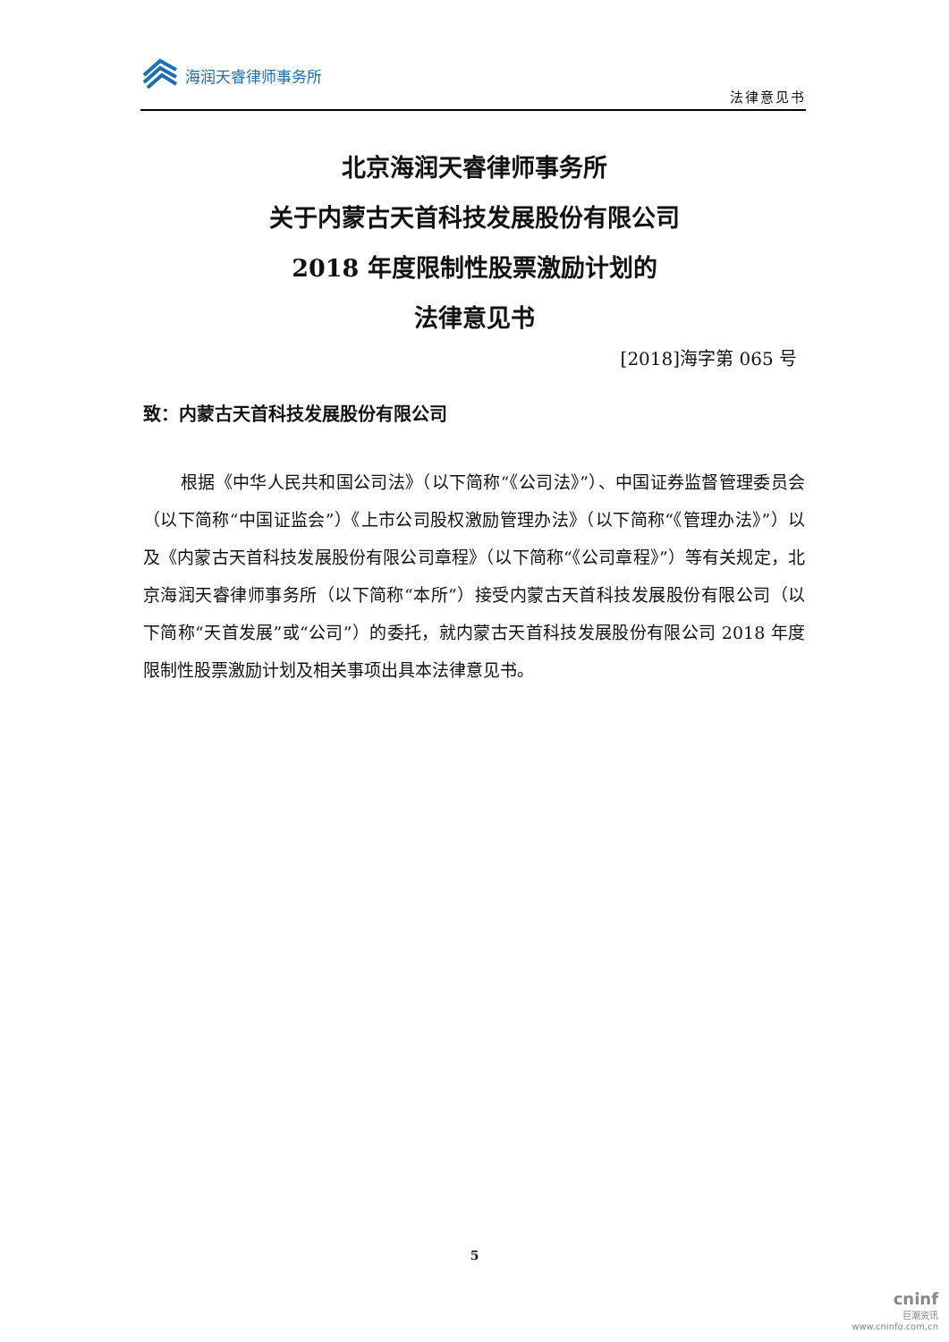海润天睿律师事务所
法律意见书
北京海润天睿律师事务所
关于内蒙古天首科技发展股份有限公司
2018 年度限制性股票激励计划的
法律意见书
[2018]海字第 065 号
致：内蒙古天首科技发展股份有限公司
根据《中华人民共和国公司法》（以下简称“《公司法》”）、中国证券监督管理委员会（以下简称“中国证监会”）《上市公司股权激励管理办法》（以下简称“《管理办法》”）以及《内蒙古天首科技发展股份有限公司章程》（以下简称“《公司章程》”）等有关规定，北京海润天睿律师事务所（以下简称“本所”）接受内蒙古天首科技发展股份有限公司（以下简称“天首发展”或“公司”）的委托，就内蒙古天首科技发展股份有限公司 2018 年度限制性股票激励计划及相关事项出具本法律意见书。
5
cninf
巨潮资讯
www.cninfo.com.cn